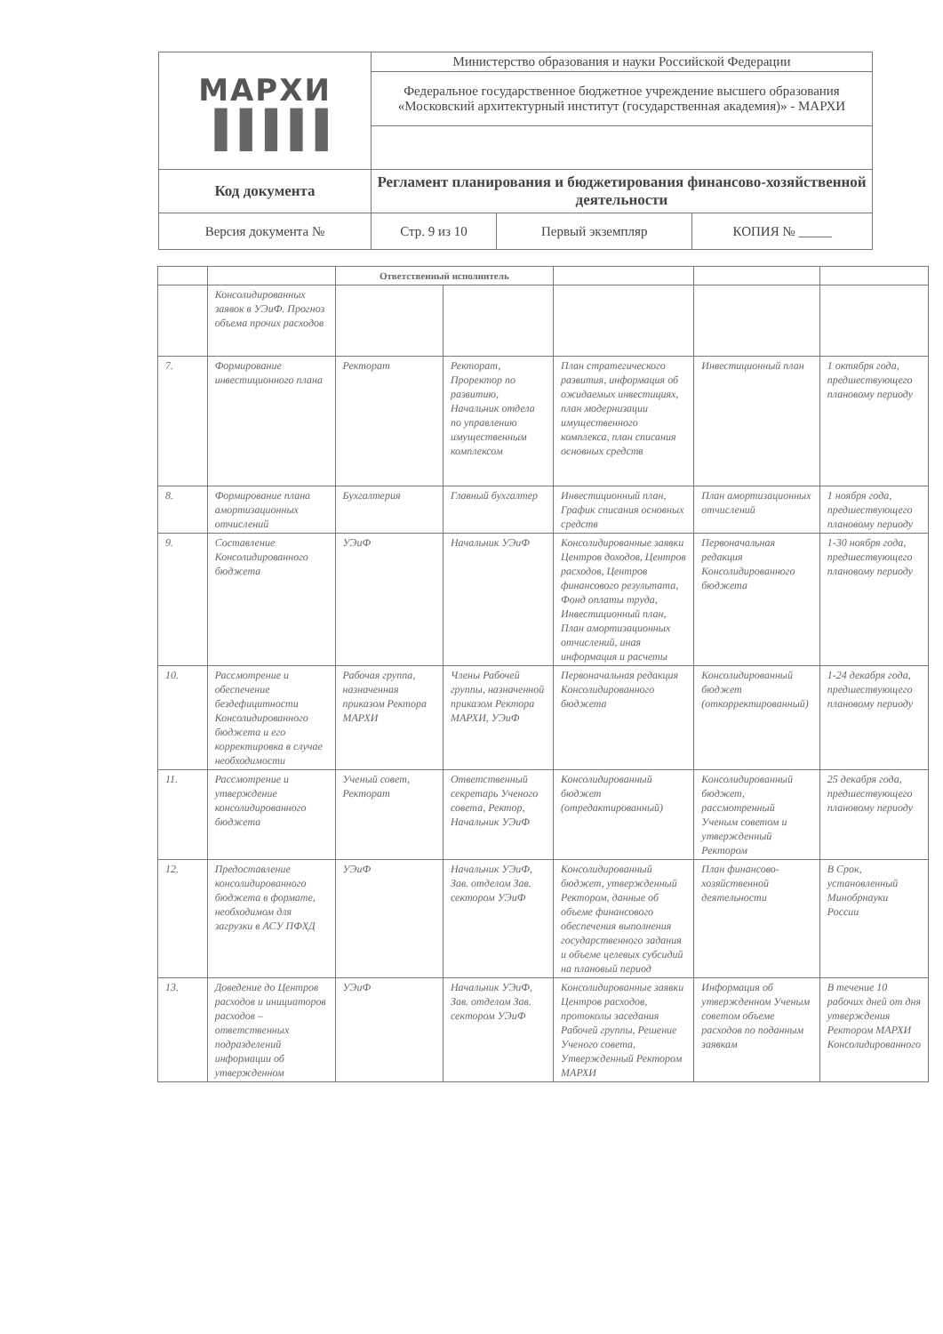| МАРХИ ▐▐▐▐▐ | Министерство образования и науки Российской Федерации | | |
| | Федеральное государственное бюджетное учреждение высшего образования «Московский архитектурный институт (государственная академия)» - МАРХИ | | |
| Код документа | Регламент планирования и бюджетирования финансово-хозяйственной деятельности | | |
| Версия документа № | Стр. 9 из 10 | Первый экземпляр | КОПИЯ № _____ |
| | | Ответственный исполнитель | | | | |
| --- | --- | --- | --- | --- | --- | --- |
| | Консолидированных заявок в УЭиФ. Прогноз объема прочих расходов | | | | | |
| 7. | Формирование инвестиционного плана | Ректорат | Ректорат, Проректор по развитию, Начальник отдела по управлению имущественным комплексом | План стратегического развития, информация об ожидаемых инвестициях, план модернизации имущественного комплекса, план списания основных средств | Инвестиционный план | 1 октября года, предшествующего плановому периоду |
| 8. | Формирование плана амортизационных отчислений | Бухгалтерия | Главный бухгалтер | Инвестиционный план, График списания основных средств | План амортизационных отчислений | 1 ноября года, предшествующего плановому периоду |
| 9. | Составление Консолидированного бюджета | УЭиФ | Начальник УЭиФ | Консолидированные заявки Центров доходов, Центров расходов, Центров финансового результата, Фонд оплаты труда, Инвестиционный план, План амортизационных отчислений, иная информация и расчеты | Первоначальная редакция Консолидированного бюджета | 1-30 ноября года, предшествующего плановому периоду |
| 10. | Рассмотрение и обеспечение бездефицитности Консолидированного бюджета и его корректировка в случае необходимости | Рабочая группа, назначенная приказом Ректора МАРХИ | Члены Рабочей группы, назначенной приказом Ректора МАРХИ, УЭиФ | Первоначальная редакция Консолидированного бюджета | Консолидированный бюджет (откорректированный) | 1-24 декабря года, предшествующего плановому периоду |
| 11. | Рассмотрение и утверждение консолидированного бюджета | Ученый совет, Ректорат | Ответственный секретарь Ученого совета, Ректор, Начальник УЭиФ | Консолидированный бюджет (отредактированный) | Консолидированный бюджет, рассмотренный Ученым советом и утвержденный Ректором | 25 декабря года, предшествующего плановому периоду |
| 12. | Предоставление консолидированного бюджета в формате, необходимом для загрузки в АСУ ПФХД | УЭиФ | Начальник УЭиФ, Зав. отделом Зав. сектором УЭиФ | Консолидированный бюджет, утвержденный Ректором, данные об объеме финансового обеспечения выполнения государственного задания и объеме целевых субсидий на плановый период | План финансово-хозяйственной деятельности | В Срок, установленный Минобрнауки России |
| 13. | Доведение до Центров расходов и инициаторов расходов – ответственных подразделений информации об утвержденном | УЭиФ | Начальник УЭиФ, Зав. отделом Зав. сектором УЭиФ | Консолидированные заявки Центров расходов, протоколы заседания Рабочей группы, Решение Ученого совета, Утвержденный Ректором МАРХИ | Информация об утвержденном Ученым советом объеме расходов по поданным заявкам | В течение 10 рабочих дней от дня утверждения Ректором МАРХИ Консолидированного |